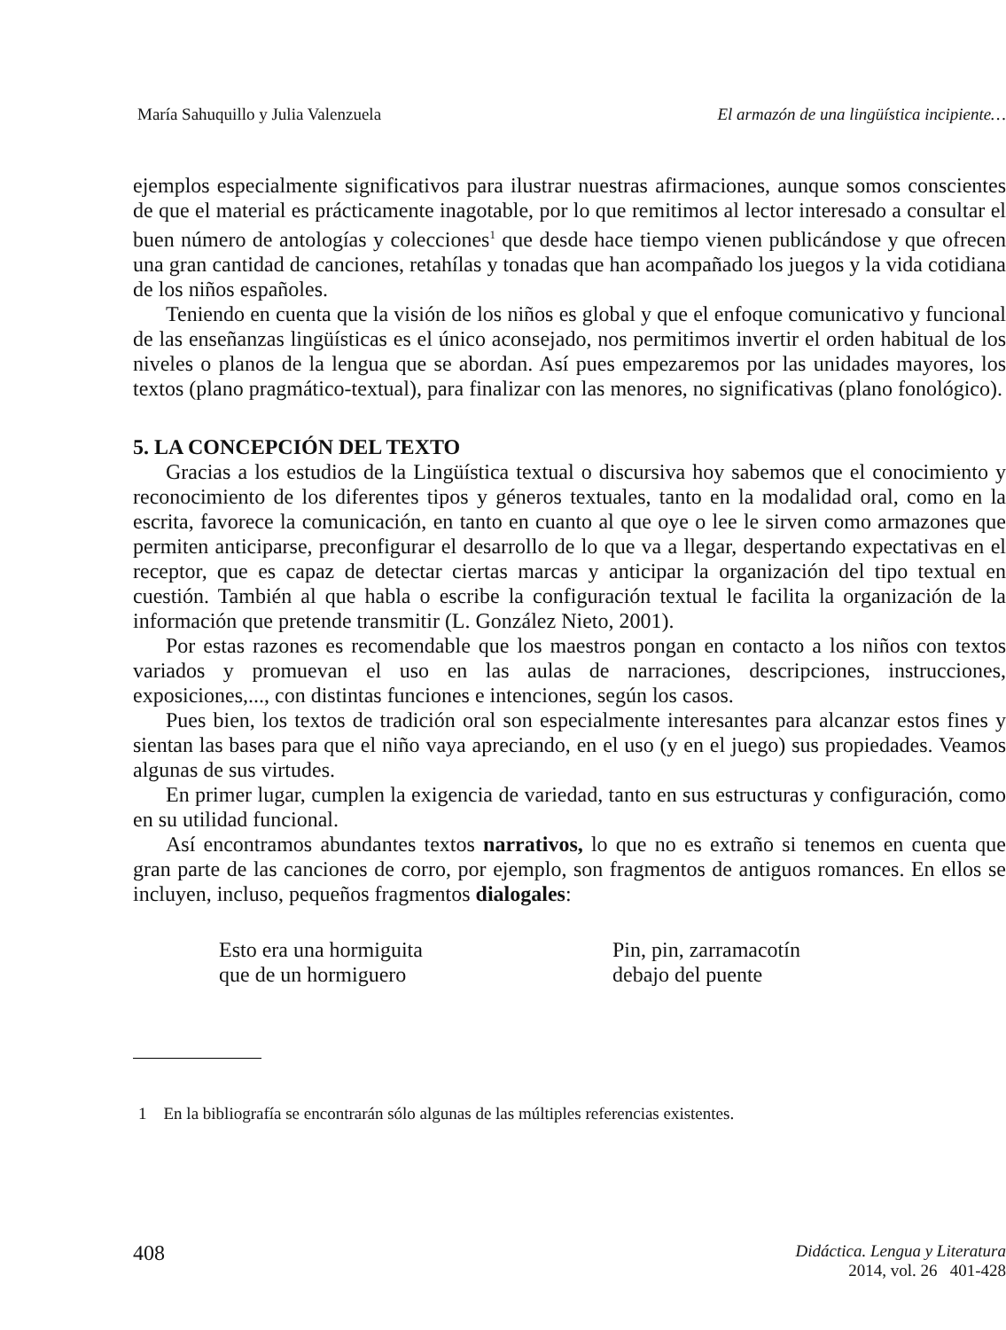María Sahuquillo y Julia Valenzuela El armazón de una lingüística incipiente…
ejemplos especialmente significativos para ilustrar nuestras afirmaciones, aunque somos conscientes de que el material es prácticamente inagotable, por lo que remitimos al lector interesado a consultar el buen número de antologías y colecciones<sup>1</sup> que desde hace tiempo vienen publicándose y que ofrecen una gran cantidad de canciones, retahílas y tonadas que han acompañado los juegos y la vida cotidiana de los niños españoles.
Teniendo en cuenta que la visión de los niños es global y que el enfoque comunicativo y funcional de las enseñanzas lingüísticas es el único aconsejado, nos permitimos invertir el orden habitual de los niveles o planos de la lengua que se abordan. Así pues empezaremos por las unidades mayores, los textos (plano pragmático-textual), para finalizar con las menores, no significativas (plano fonológico).
5. LA CONCEPCIÓN DEL TEXTO
Gracias a los estudios de la Lingüística textual o discursiva hoy sabemos que el conocimiento y reconocimiento de los diferentes tipos y géneros textuales, tanto en la modalidad oral, como en la escrita, favorece la comunicación, en tanto en cuanto al que oye o lee le sirven como armazones que permiten anticiparse, preconfigurar el desarrollo de lo que va a llegar, despertando expectativas en el receptor, que es capaz de detectar ciertas marcas y anticipar la organización del tipo textual en cuestión. También al que habla o escribe la configuración textual le facilita la organización de la información que pretende transmitir (L. González Nieto, 2001).
Por estas razones es recomendable que los maestros pongan en contacto a los niños con textos variados y promuevan el uso en las aulas de narraciones, descripciones, instrucciones, exposiciones,..., con distintas funciones e intenciones, según los casos.
Pues bien, los textos de tradición oral son especialmente interesantes para alcanzar estos fines y sientan las bases para que el niño vaya apreciando, en el uso (y en el juego) sus propiedades. Veamos algunas de sus virtudes.
En primer lugar, cumplen la exigencia de variedad, tanto en sus estructuras y configuración, como en su utilidad funcional.
Así encontramos abundantes textos narrativos, lo que no es extraño si tenemos en cuenta que gran parte de las canciones de corro, por ejemplo, son fragmentos de antiguos romances. En ellos se incluyen, incluso, pequeños fragmentos dialogales:
Esto era una hormiguita
que de un hormiguero
Pin, pin, zarramacotín
debajo del puente
1 En la bibliografía se encontrarán sólo algunas de las múltiples referencias existentes.
408 Didáctica. Lengua y Literatura
2014, vol. 26 401-428